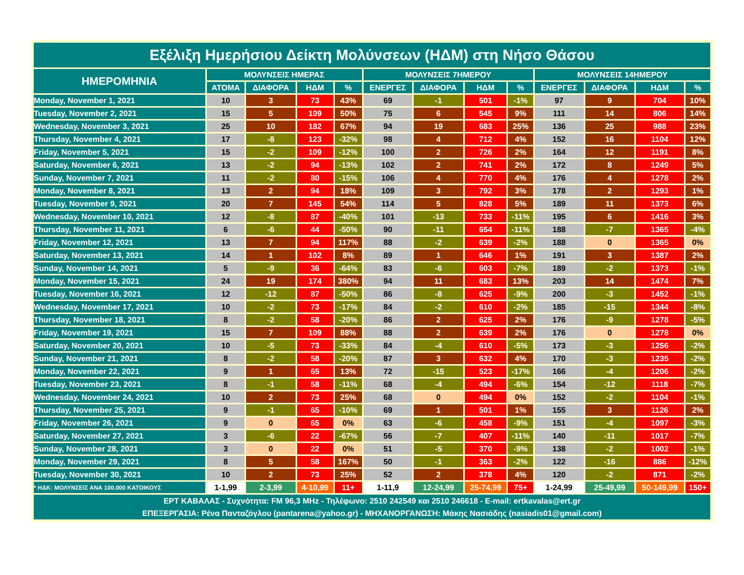| Εξέλιξη Ημερήσιου Δείκτη Μολύνσεων (ΗΔΜ) στη Νήσο Θάσου | | | | | | | | | | | | |
| ΗΜΕΡΟΜΗΝΙΑ | ΜΟΛΥΝΣΕΙΣ ΗΜΕΡΑΣ | | | | ΜΟΛΥΝΣΕΙΣ 7ΗΜΕΡΟΥ | | | | ΜΟΛΥΝΣΕΙΣ 14ΗΜΕΡΟΥ | | | |
| | ΑΤΟΜΑ | ΔΙΑΦΟΡΑ | ΗΔΜ | % | ΕΝΕΡΓΕΣ | ΔΙΑΦΟΡΑ | ΗΔΜ | % | ΕΝΕΡΓΕΣ | ΔΙΑΦΟΡΑ | ΗΔΜ | % |
| Monday, November 1, 2021 | 10 | 3 | 73 | 43% | 69 | -1 | 501 | -1% | 97 | 9 | 704 | 10% |
| Tuesday, November 2, 2021 | 15 | 5 | 109 | 50% | 75 | 6 | 545 | 9% | 111 | 14 | 806 | 14% |
| Wednesday, November 3, 2021 | 25 | 10 | 182 | 67% | 94 | 19 | 683 | 25% | 136 | 25 | 988 | 23% |
| Thursday, November 4, 2021 | 17 | -8 | 123 | -32% | 98 | 4 | 712 | 4% | 152 | 16 | 1104 | 12% |
| Friday, November 5, 2021 | 15 | -2 | 109 | -12% | 100 | 2 | 726 | 2% | 164 | 12 | 1191 | 8% |
| Saturday, November 6, 2021 | 13 | -2 | 94 | -13% | 102 | 2 | 741 | 2% | 172 | 8 | 1249 | 5% |
| Sunday, November 7, 2021 | 11 | -2 | 80 | -15% | 106 | 4 | 770 | 4% | 176 | 4 | 1278 | 2% |
| Monday, November 8, 2021 | 13 | 2 | 94 | 18% | 109 | 3 | 792 | 3% | 178 | 2 | 1293 | 1% |
| Tuesday, November 9, 2021 | 20 | 7 | 145 | 54% | 114 | 5 | 828 | 5% | 189 | 11 | 1373 | 6% |
| Wednesday, November 10, 2021 | 12 | -8 | 87 | -40% | 101 | -13 | 733 | -11% | 195 | 6 | 1416 | 3% |
| Thursday, November 11, 2021 | 6 | -6 | 44 | -50% | 90 | -11 | 654 | -11% | 188 | -7 | 1365 | -4% |
| Friday, November 12, 2021 | 13 | 7 | 94 | 117% | 88 | -2 | 639 | -2% | 188 | 0 | 1365 | 0% |
| Saturday, November 13, 2021 | 14 | 1 | 102 | 8% | 89 | 1 | 646 | 1% | 191 | 3 | 1387 | 2% |
| Sunday, November 14, 2021 | 5 | -9 | 36 | -64% | 83 | -6 | 603 | -7% | 189 | -2 | 1373 | -1% |
| Monday, November 15, 2021 | 24 | 19 | 174 | 380% | 94 | 11 | 683 | 13% | 203 | 14 | 1474 | 7% |
| Tuesday, November 16, 2021 | 12 | -12 | 87 | -50% | 86 | -8 | 625 | -9% | 200 | -3 | 1452 | -1% |
| Wednesday, November 17, 2021 | 10 | -2 | 73 | -17% | 84 | -2 | 610 | -2% | 185 | -15 | 1344 | -8% |
| Thursday, November 18, 2021 | 8 | -2 | 58 | -20% | 86 | 2 | 625 | 2% | 176 | -9 | 1278 | -5% |
| Friday, November 19, 2021 | 15 | 7 | 109 | 88% | 88 | 2 | 639 | 2% | 176 | 0 | 1278 | 0% |
| Saturday, November 20, 2021 | 10 | -5 | 73 | -33% | 84 | -4 | 610 | -5% | 173 | -3 | 1256 | -2% |
| Sunday, November 21, 2021 | 8 | -2 | 58 | -20% | 87 | 3 | 632 | 4% | 170 | -3 | 1235 | -2% |
| Monday, November 22, 2021 | 9 | 1 | 65 | 13% | 72 | -15 | 523 | -17% | 166 | -4 | 1206 | -2% |
| Tuesday, November 23, 2021 | 8 | -1 | 58 | -11% | 68 | -4 | 494 | -6% | 154 | -12 | 1118 | -7% |
| Wednesday, November 24, 2021 | 10 | 2 | 73 | 25% | 68 | 0 | 494 | 0% | 152 | -2 | 1104 | -1% |
| Thursday, November 25, 2021 | 9 | -1 | 65 | -10% | 69 | 1 | 501 | 1% | 155 | 3 | 1126 | 2% |
| Friday, November 26, 2021 | 9 | 0 | 65 | 0% | 63 | -6 | 458 | -9% | 151 | -4 | 1097 | -3% |
| Saturday, November 27, 2021 | 3 | -6 | 22 | -67% | 56 | -7 | 407 | -11% | 140 | -11 | 1017 | -7% |
| Sunday, November 28, 2021 | 3 | 0 | 22 | 0% | 51 | -5 | 370 | -9% | 138 | -2 | 1002 | -1% |
| Monday, November 29, 2021 | 8 | 5 | 58 | 167% | 50 | -1 | 363 | -2% | 122 | -16 | 886 | -12% |
| Tuesday, November 30, 2021 | 10 | 2 | 73 | 25% | 52 | 2 | 378 | 4% | 120 | -2 | 871 | -2% |
| * ΗΔΚ: ΜΟΛΥΝΣΕΙΣ ΑΝΑ 100.000 ΚΑΤΟΙΚΟΥΣ | 1-1,99 | 2-3,99 | 4-10,99 | 11+ | 1-11,9 | 12-24,99 | 25-74,99 | 75+ | 1-24,99 | 25-49,99 | 50-149,99 | 150+ |
| ΕΡΤ ΚΑΒΑΛΑΣ - Συχνότητα: FM 96,3 MHz - Τηλέφωνο: 2510 242549 και 2510 246618 - E-mail: ertkavalas@ert.gr ΕΠΕΞΕΡΓΑΣΙΑ: Ρένα Πανταζόγλου (pantarena@yahoo.gr) - ΜΗΧΑΝΟΡΓΑΝΩΣΗ: Μάκης Νασιάδης (nasiadis01@gmail.com) | | | | | | | | | | | | |